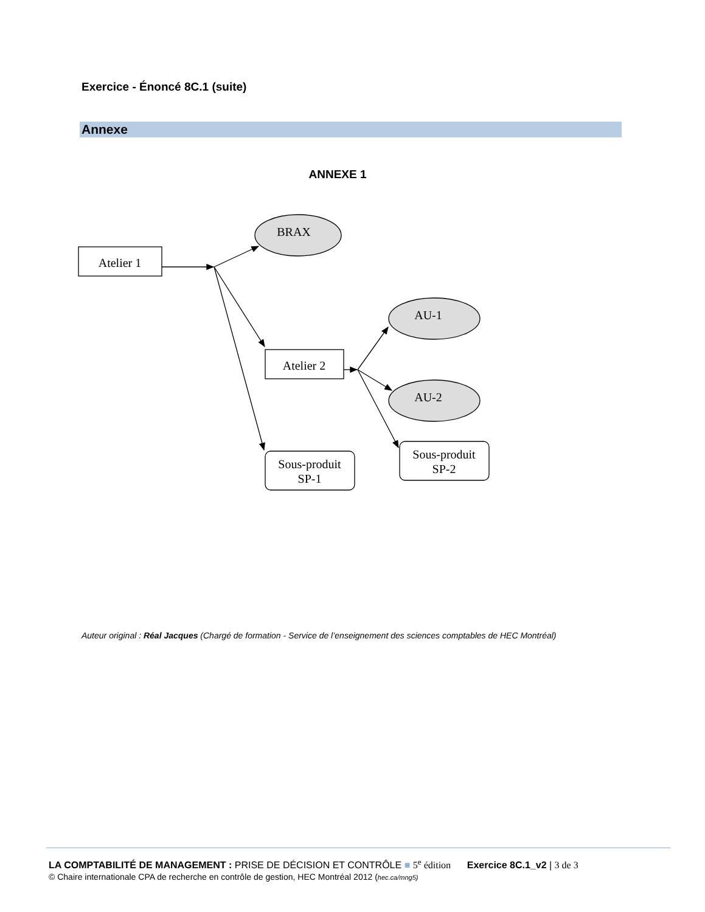Exercice - Énoncé 8C.1 (suite)
Annexe
ANNEXE 1
Atelier 1
BRAX
AU-1
AU-2
Atelier 2
Sous-produit
SP-1
Sous-produit
SP-2
Auteur original : Réal Jacques (Chargé de formation - Service de l’enseignement des sciences comptables de HEC Montréal)
LA COMPTABILITÉ DE MANAGEMENT : PRISE DE DÉCISION ET CONTRÔLE ■ 5<sup>e</sup> édition Exercice 8C.1_v2 | 3 de 3
© Chaire internationale CPA de recherche en contrôle de gestion, HEC Montréal 2012 (hec.ca/mng5)